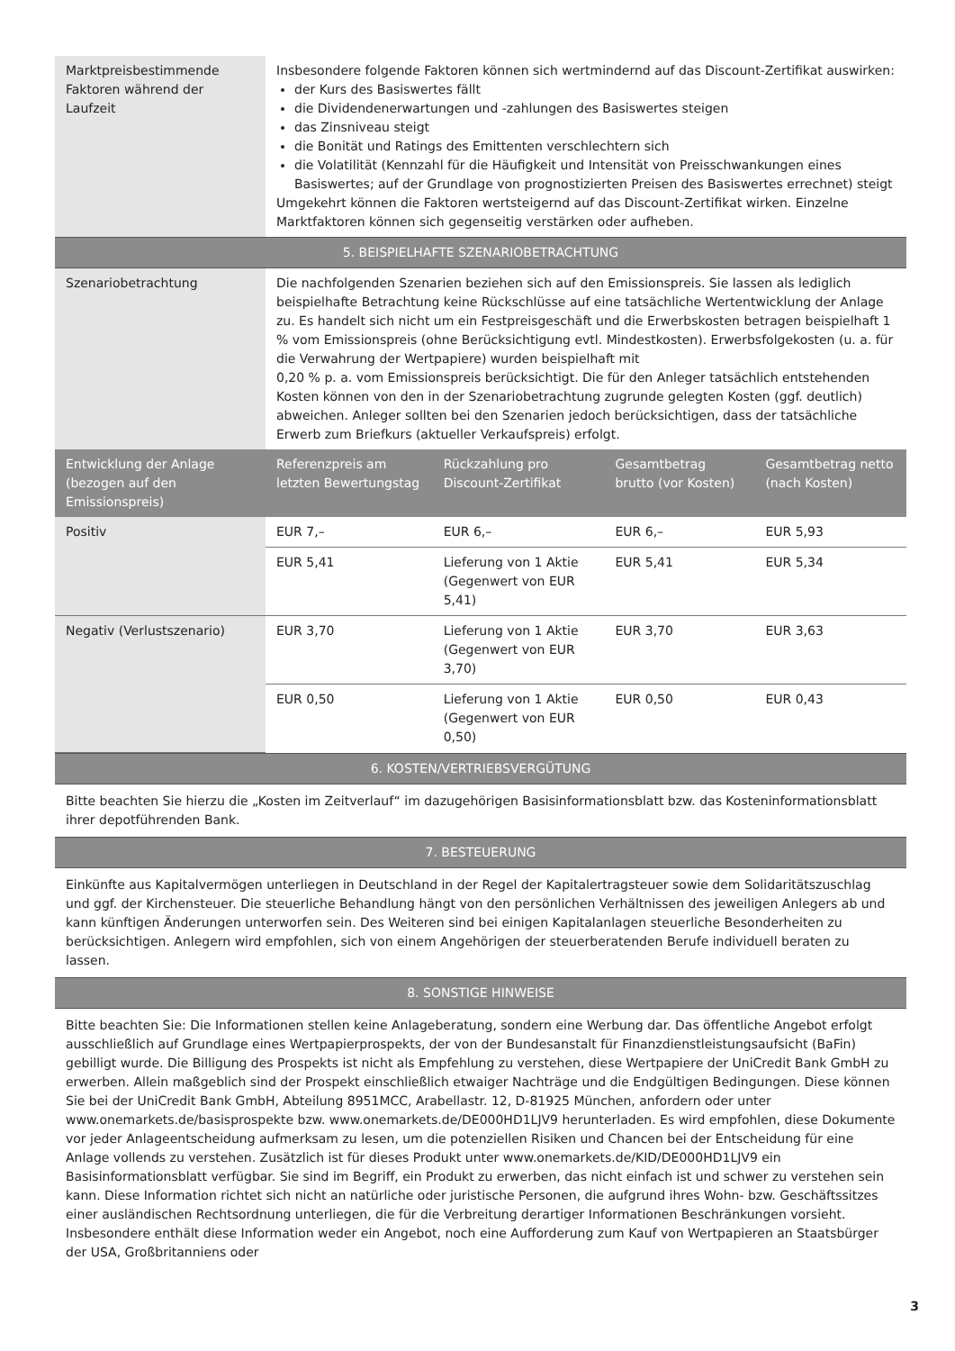| Marktpreisbestimmende Faktoren während der Laufzeit | Insbesondere folgende Faktoren können sich wertmindernd auf das Discount-Zertifikat auswirken: der Kurs des Basiswertes fällt die Dividendenerwartungen und -zahlungen des Basiswertes steigen das Zinsniveau steigt die Bonität und Ratings des Emittenten verschlechtern sich die Volatilität (Kennzahl für die Häufigkeit und Intensität von Preisschwankungen eines Basiswertes; auf der Grundlage von prognostizierten Preisen des Basiswertes errechnet) steigt Umgekehrt können die Faktoren wertsteigernd auf das Discount-Zertifikat wirken. Einzelne Marktfaktoren können sich gegenseitig verstärken oder aufheben. |
| 5. BEISPIELHAFTE SZENARIOBETRACHTUNG | |
| Szenariobetrachtung | Die nachfolgenden Szenarien beziehen sich auf den Emissionspreis. Sie lassen als lediglich beispielhafte Betrachtung keine Rückschlüsse auf eine tatsächliche Wertentwicklung der Anlage zu. Es handelt sich nicht um ein Festpreisgeschäft und die Erwerbskosten betragen beispielhaft 1 % vom Emissionspreis (ohne Berücksichtigung evtl. Mindestkosten). Erwerbsfolgekosten (u. a. für die Verwahrung der Wertpapiere) wurden beispielhaft mit 0,20 % p. a. vom Emissionspreis berücksichtigt. Die für den Anleger tatsächlich entstehenden Kosten können von den in der Szenariobetrachtung zugrunde gelegten Kosten (ggf. deutlich) abweichen. Anleger sollten bei den Szenarien jedoch berücksichtigen, dass der tatsächliche Erwerb zum Briefkurs (aktueller Verkaufspreis) erfolgt. |
| Entwicklung der Anlage (bezogen auf den Emissionspreis) | Referenzpreis am letzten Bewertungstag | Rückzahlung pro Discount-Zertifikat | Gesamtbetrag brutto (vor Kosten) | Gesamtbetrag netto (nach Kosten) |
| --- | --- | --- | --- | --- |
| Positiv | EUR 7,– | EUR 6,– | EUR 6,– | EUR 5,93 |
| | EUR 5,41 | Lieferung von 1 Aktie (Gegenwert von EUR 5,41) | EUR 5,41 | EUR 5,34 |
| Negativ (Verlustszenario) | EUR 3,70 | Lieferung von 1 Aktie (Gegenwert von EUR 3,70) | EUR 3,70 | EUR 3,63 |
| | EUR 0,50 | Lieferung von 1 Aktie (Gegenwert von EUR 0,50) | EUR 0,50 | EUR 0,43 |
6. KOSTEN/VERTRIEBSVERGÜTUNG
Bitte beachten Sie hierzu die „Kosten im Zeitverlauf“ im dazugehörigen Basisinformationsblatt bzw. das Kosteninformationsblatt ihrer depotführenden Bank.
7. BESTEUERUNG
Einkünfte aus Kapitalvermögen unterliegen in Deutschland in der Regel der Kapitalertragsteuer sowie dem Solidaritätszuschlag und ggf. der Kirchensteuer. Die steuerliche Behandlung hängt von den persönlichen Verhältnissen des jeweiligen Anlegers ab und kann künftigen Änderungen unterworfen sein. Des Weiteren sind bei einigen Kapitalanlagen steuerliche Besonderheiten zu berücksichtigen. Anlegern wird empfohlen, sich von einem Angehörigen der steuerberatenden Berufe individuell beraten zu lassen.
8. SONSTIGE HINWEISE
Bitte beachten Sie: Die Informationen stellen keine Anlageberatung, sondern eine Werbung dar. Das öffentliche Angebot erfolgt ausschließlich auf Grundlage eines Wertpapierprospekts, der von der Bundesanstalt für Finanzdienstleistungsaufsicht (BaFin) gebilligt wurde. Die Billigung des Prospekts ist nicht als Empfehlung zu verstehen, diese Wertpapiere der UniCredit Bank GmbH zu erwerben. Allein maßgeblich sind der Prospekt einschließlich etwaiger Nachträge und die Endgültigen Bedingungen. Diese können Sie bei der UniCredit Bank GmbH, Abteilung 8951MCC, Arabellastr. 12, D-81925 München, anfordern oder unter www.onemarkets.de/basisprospekte bzw. www.onemarkets.de/DE000HD1LJV9 herunterladen. Es wird empfohlen, diese Dokumente vor jeder Anlageentscheidung aufmerksam zu lesen, um die potenziellen Risiken und Chancen bei der Entscheidung für eine Anlage vollends zu verstehen. Zusätzlich ist für dieses Produkt unter www.onemarkets.de/KID/DE000HD1LJV9 ein Basisinformationsblatt verfügbar. Sie sind im Begriff, ein Produkt zu erwerben, das nicht einfach ist und schwer zu verstehen sein kann. Diese Information richtet sich nicht an natürliche oder juristische Personen, die aufgrund ihres Wohn- bzw. Geschäftssitzes einer ausländischen Rechtsordnung unterliegen, die für die Verbreitung derartiger Informationen Beschränkungen vorsieht. Insbesondere enthält diese Information weder ein Angebot, noch eine Aufforderung zum Kauf von Wertpapieren an Staatsbürger der USA, Großbritanniens oder
3